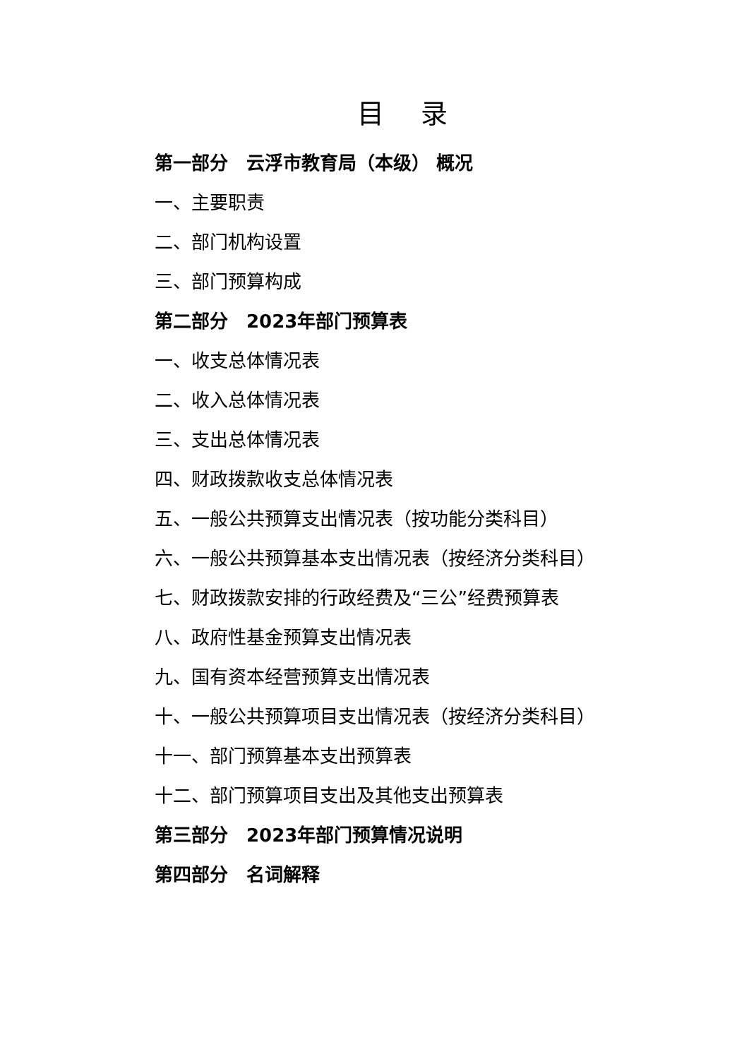目 录
第一部分　云浮市教育局（本级） 概况
一、主要职责
二、部门机构设置
三、部门预算构成
第二部分　2023年部门预算表
一、收支总体情况表
二、收入总体情况表
三、支出总体情况表
四、财政拨款收支总体情况表
五、一般公共预算支出情况表（按功能分类科目）
六、一般公共预算基本支出情况表（按经济分类科目）
七、财政拨款安排的行政经费及“三公”经费预算表
八、政府性基金预算支出情况表
九、国有资本经营预算支出情况表
十、一般公共预算项目支出情况表（按经济分类科目）
十一、部门预算基本支出预算表
十二、部门预算项目支出及其他支出预算表
第三部分　2023年部门预算情况说明
第四部分　名词解释